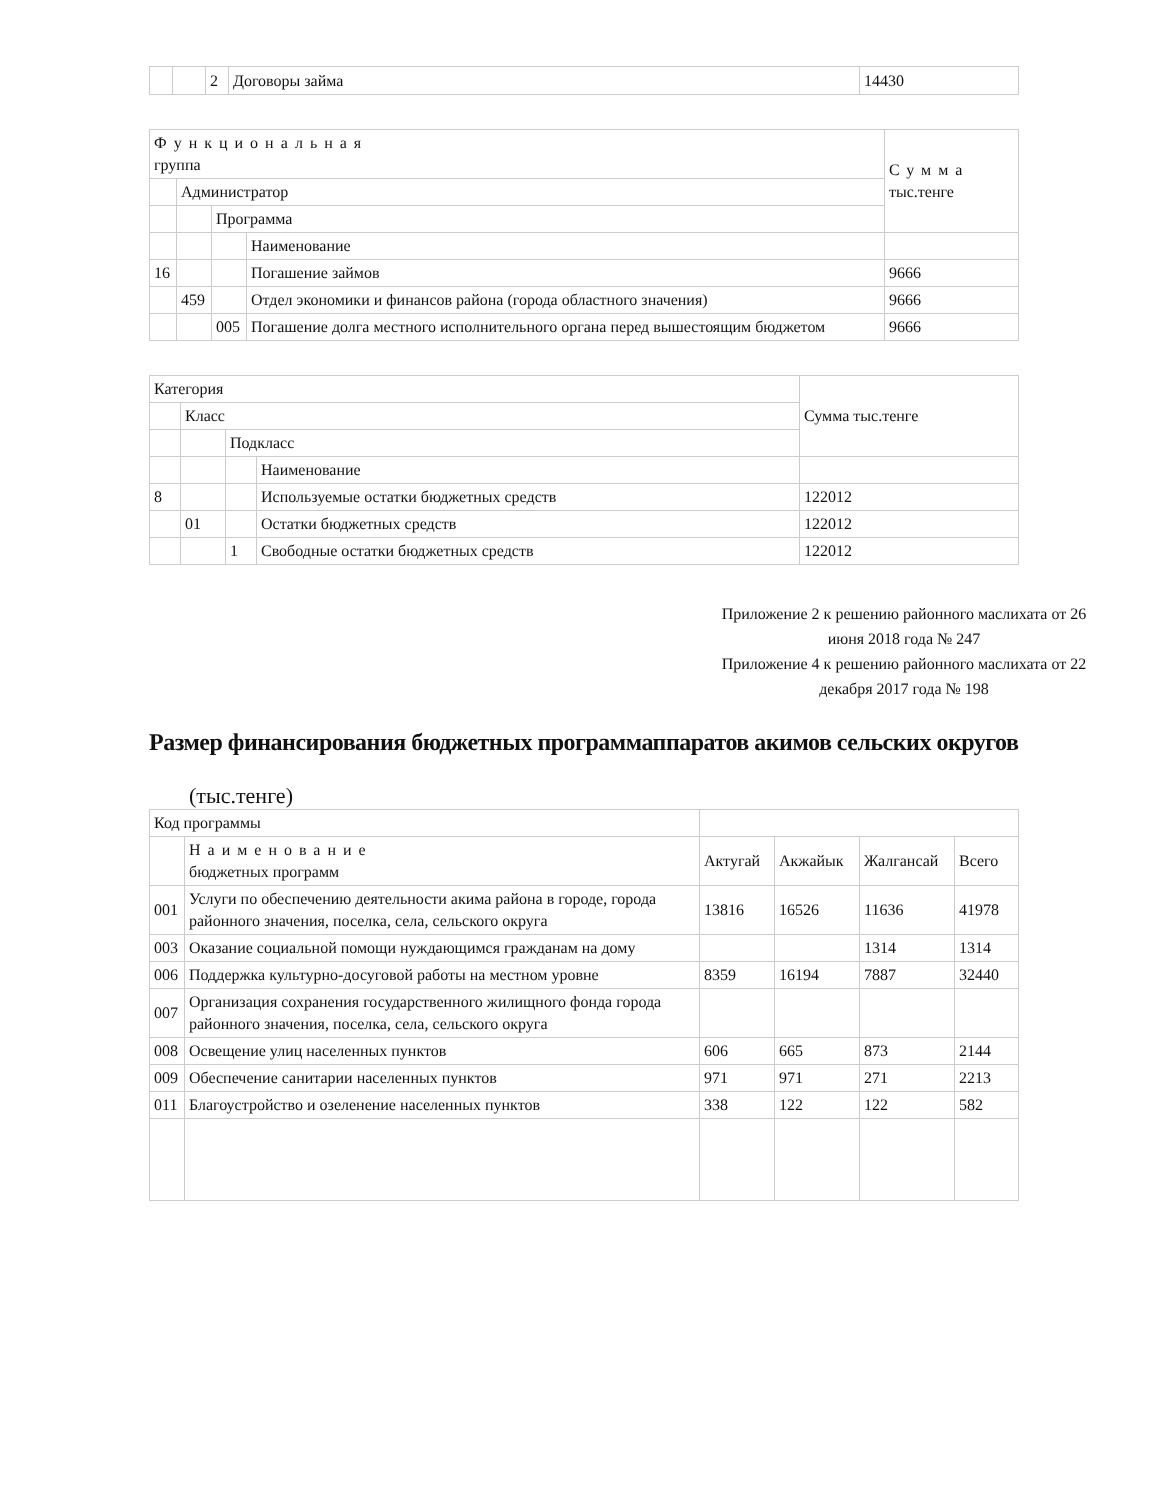| | | 2 | Договоры займа | 14430 |
| Функциональная группа | | | | Сумма тыс.тенге |
| | Администратор | | | |
| | | Программа | | |
| | | | Наименование | |
| 16 | | | Погашение займов | 9666 |
| | 459 | | Отдел экономики и финансов района (города областного значения) | 9666 |
| | | 005 | Погашение долга местного исполнительного органа перед вышестоящим бюджетом | 9666 |
| Категория | | | | Сумма тыс.тенге |
| | Класс | | | |
| | | Подкласс | | |
| | | | Наименование | |
| 8 | | | Используемые остатки бюджетных средств | 122012 |
| | 01 | | Остатки бюджетных средств | 122012 |
| | | 1 | Свободные остатки бюджетных средств | 122012 |
Приложение 2 к решению районного маслихата от 26 июня 2018 года № 247
Приложение 4 к решению районного маслихата от 22 декабря 2017 года № 198
Размер финансирования бюджетных программаппаратов акимов сельских округов
(тыс.тенге)
| Код программы | | | | | |
| | Наименование бюджетных программ | Актугай | Акжайык | Жалгансай | Всего |
| 001 | Услуги по обеспечению деятельности акима района в городе, города районного значения, поселка, села, сельского округа | 13816 | 16526 | 11636 | 41978 |
| 003 | Оказание социальной помощи нуждающимся гражданам на дому | | | 1314 | 1314 |
| 006 | Поддержка культурно-досуговой работы на местном уровне | 8359 | 16194 | 7887 | 32440 |
| 007 | Организация сохранения государственного жилищного фонда города районного значения, поселка, села, сельского округа | | | | |
| 008 | Освещение улиц населенных пунктов | 606 | 665 | 873 | 2144 |
| 009 | Обеспечение санитарии населенных пунктов | 971 | 971 | 271 | 2213 |
| 011 | Благоустройство и озеленение населенных пунктов | 338 | 122 | 122 | 582 |